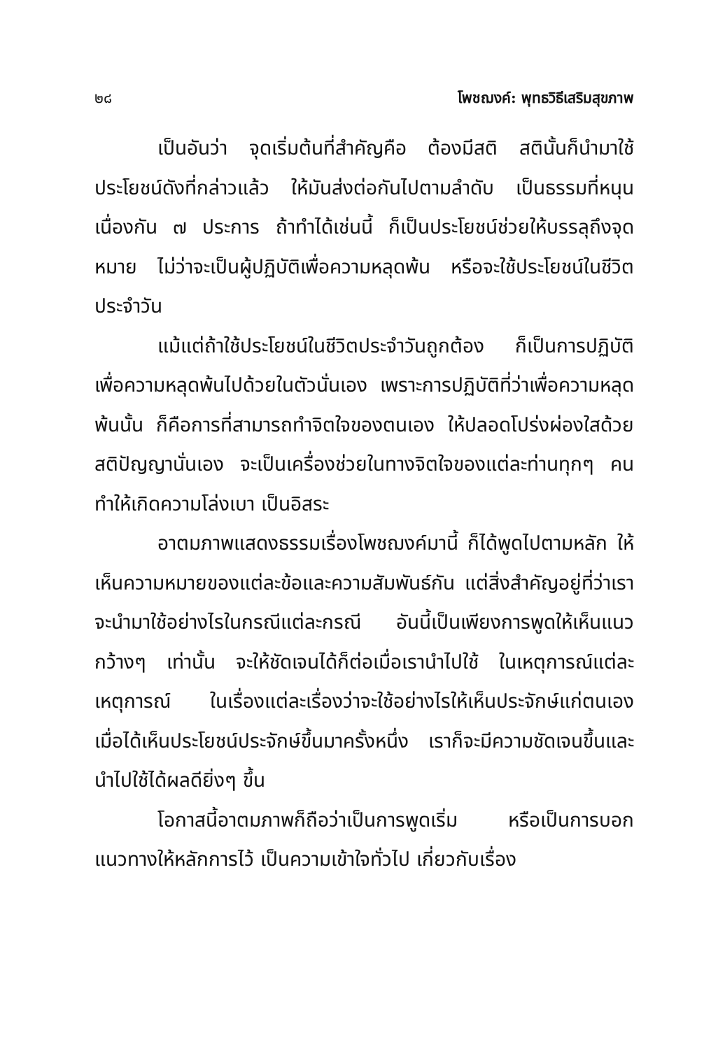๒๘ โพชฌงค์: พุทธวิธีเสริมสุขภาพ
เป็นอันว่า จุดเริ่มต้นที่สำคัญคือ ต้องมีสติ สตินั้นก็นำมาใช้ประโยชน์ดังที่กล่าวแล้ว ให้มันส่งต่อกันไปตามลำดับ เป็นธรรมที่หนุนเนื่องกัน ๗ ประการ ถ้าทำได้เช่นนี้ ก็เป็นประโยชน์ช่วยให้บรรลุถึงจุดหมาย ไม่ว่าจะเป็นผู้ปฏิบัติเพื่อความหลุดพ้น หรือจะใช้ประโยชน์ในชีวิตประจำวัน
แม้แต่ถ้าใช้ประโยชน์ในชีวิตประจำวันถูกต้อง ก็เป็นการปฏิบัติเพื่อความหลุดพ้นไปด้วยในตัวนั่นเอง เพราะการปฏิบัติที่ว่าเพื่อความหลุดพ้นนั้น ก็คือการที่สามารถทำจิตใจของตนเอง ให้ปลอดโปร่งผ่องใสด้วยสติปัญญานั่นเอง จะเป็นเครื่องช่วยในทางจิตใจของแต่ละท่านทุกๆ คน ทำให้เกิดความโล่งเบา เป็นอิสระ
อาตมภาพแสดงธรรมเรื่องโพชฌงค์มานี้ ก็ได้พูดไปตามหลัก ให้เห็นความหมายของแต่ละข้อและความสัมพันธ์กัน แต่สิ่งสำคัญอยู่ที่ว่าเราจะนำมาใช้อย่างไรในกรณีแต่ละกรณี อันนี้เป็นเพียงการพูดให้เห็นแนวกว้างๆ เท่านั้น จะให้ชัดเจนได้ก็ต่อเมื่อเรานำไปใช้ ในเหตุการณ์แต่ละเหตุการณ์ ในเรื่องแต่ละเรื่องว่าจะใช้อย่างไรให้เห็นประจักษ์แก่ตนเอง เมื่อได้เห็นประโยชน์ประจักษ์ขึ้นมาครั้งหนึ่ง เราก็จะมีความชัดเจนขึ้นและนำไปใช้ได้ผลดียิ่งๆ ขึ้น
โอกาสนี้อาตมภาพก็ถือว่าเป็นการพูดเริ่ม หรือเป็นการบอกแนวทางให้หลักการไว้ เป็นความเข้าใจทั่วไป เกี่ยวกับเรื่อง